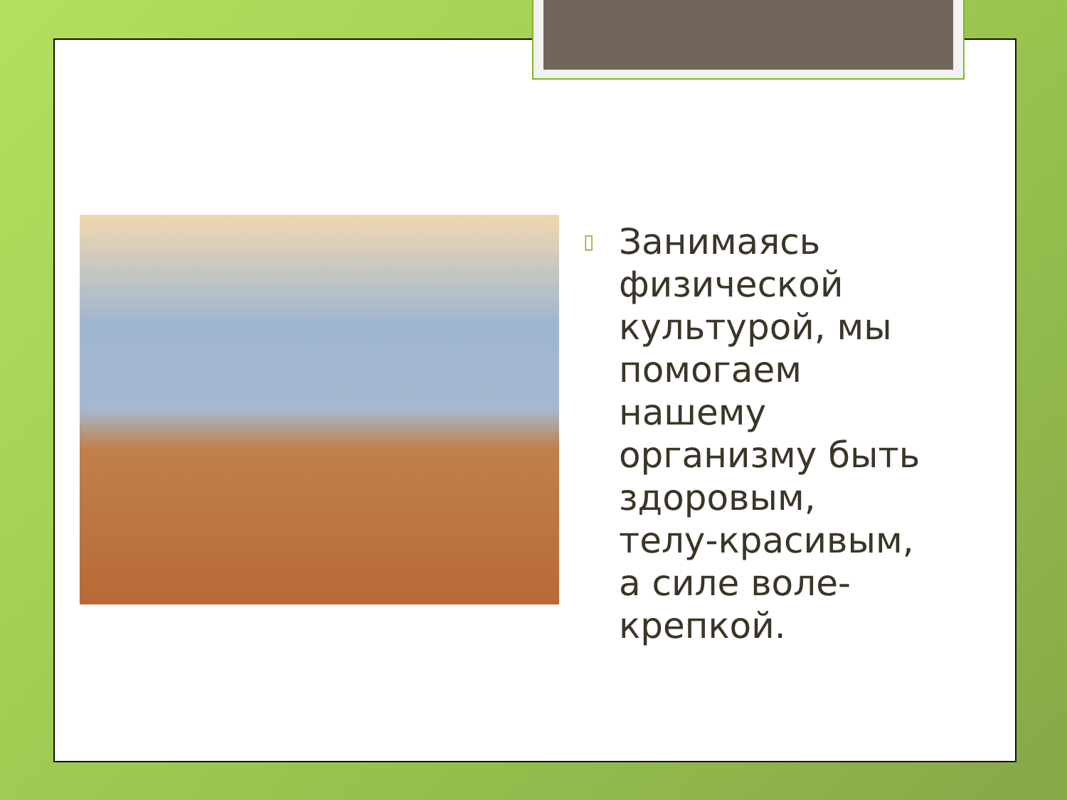▯
Занимаясь физической культурой, мы помогаем нашему организму быть здоровым, телу-красивым, а силе воле-крепкой.